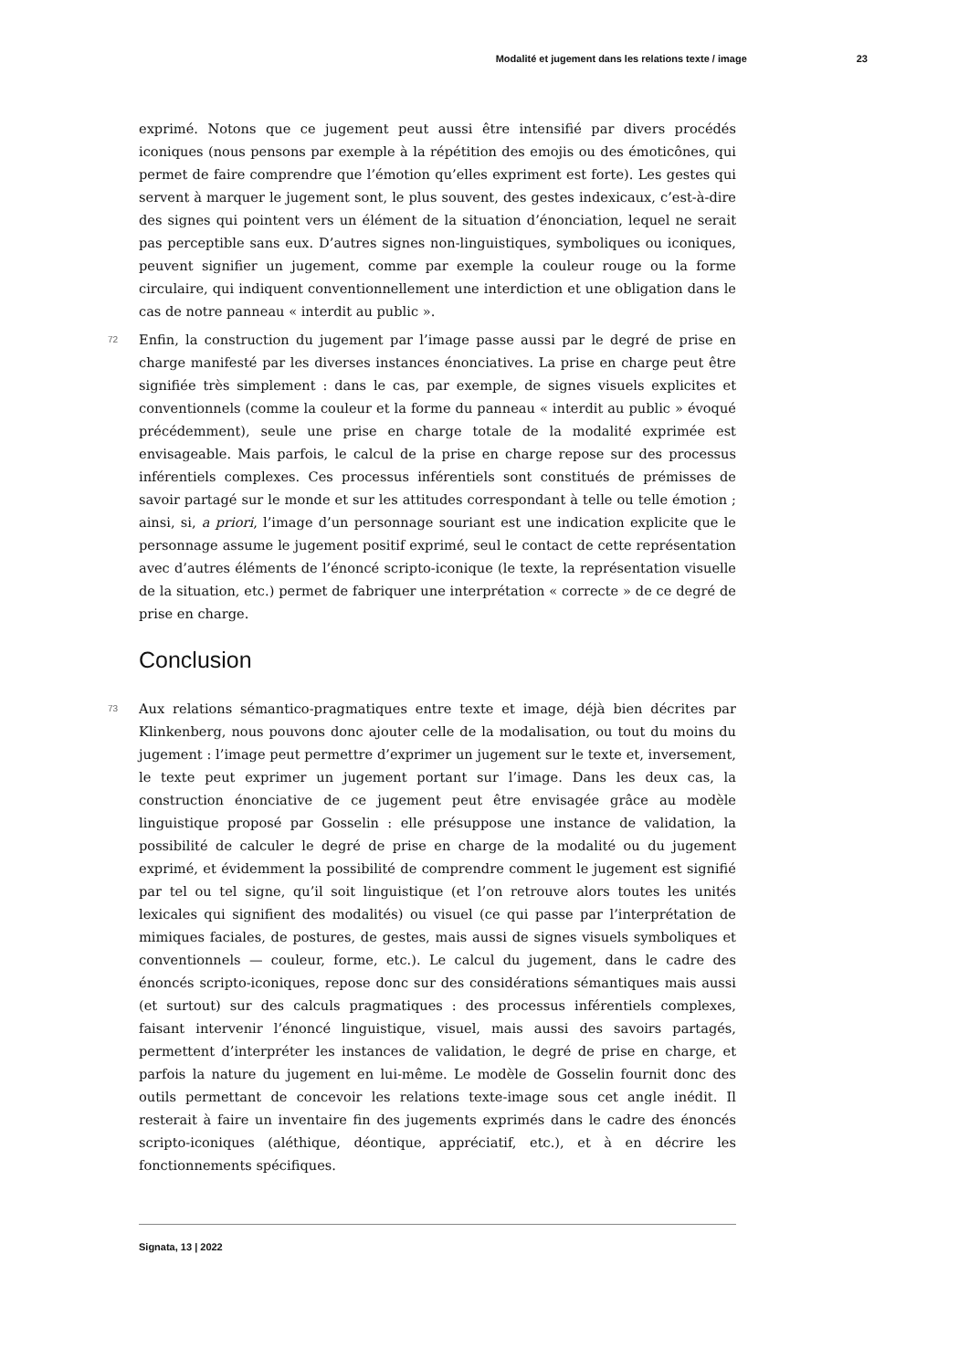Modalité et jugement dans les relations texte / image 23
exprimé. Notons que ce jugement peut aussi être intensifié par divers procédés iconiques (nous pensons par exemple à la répétition des emojis ou des émoticônes, qui permet de faire comprendre que l’émotion qu’elles expriment est forte). Les gestes qui servent à marquer le jugement sont, le plus souvent, des gestes indexicaux, c’est-à-dire des signes qui pointent vers un élément de la situation d’énonciation, lequel ne serait pas perceptible sans eux. D’autres signes non-linguistiques, symboliques ou iconiques, peuvent signifier un jugement, comme par exemple la couleur rouge ou la forme circulaire, qui indiquent conventionnellement une interdiction et une obligation dans le cas de notre panneau « interdit au public ».
72 Enfin, la construction du jugement par l’image passe aussi par le degré de prise en charge manifesté par les diverses instances énonciatives. La prise en charge peut être signifiée très simplement : dans le cas, par exemple, de signes visuels explicites et conventionnels (comme la couleur et la forme du panneau « interdit au public » évoqué précédemment), seule une prise en charge totale de la modalité exprimée est envisageable. Mais parfois, le calcul de la prise en charge repose sur des processus inférentiels complexes. Ces processus inférentiels sont constitués de prémisses de savoir partagé sur le monde et sur les attitudes correspondant à telle ou telle émotion ; ainsi, si, a priori, l’image d’un personnage souriant est une indication explicite que le personnage assume le jugement positif exprimé, seul le contact de cette représentation avec d’autres éléments de l’énoncé scripto-iconique (le texte, la représentation visuelle de la situation, etc.) permet de fabriquer une interprétation « correcte » de ce degré de prise en charge.
Conclusion
73 Aux relations sémantico-pragmatiques entre texte et image, déjà bien décrites par Klinkenberg, nous pouvons donc ajouter celle de la modalisation, ou tout du moins du jugement : l’image peut permettre d’exprimer un jugement sur le texte et, inversement, le texte peut exprimer un jugement portant sur l’image. Dans les deux cas, la construction énonciative de ce jugement peut être envisagée grâce au modèle linguistique proposé par Gosselin : elle présuppose une instance de validation, la possibilité de calculer le degré de prise en charge de la modalité ou du jugement exprimé, et évidemment la possibilité de comprendre comment le jugement est signifié par tel ou tel signe, qu’il soit linguistique (et l’on retrouve alors toutes les unités lexicales qui signifient des modalités) ou visuel (ce qui passe par l’interprétation de mimiques faciales, de postures, de gestes, mais aussi de signes visuels symboliques et conventionnels — couleur, forme, etc.). Le calcul du jugement, dans le cadre des énoncés scripto-iconiques, repose donc sur des considérations sémantiques mais aussi (et surtout) sur des calculs pragmatiques : des processus inférentiels complexes, faisant intervenir l’énoncé linguistique, visuel, mais aussi des savoirs partagés, permettent d’interpréter les instances de validation, le degré de prise en charge, et parfois la nature du jugement en lui-même. Le modèle de Gosselin fournit donc des outils permettant de concevoir les relations texte-image sous cet angle inédit. Il resterait à faire un inventaire fin des jugements exprimés dans le cadre des énoncés scripto-iconiques (aléthique, déontique, appréciatif, etc.), et à en décrire les fonctionnements spécifiques.
Signata, 13 | 2022